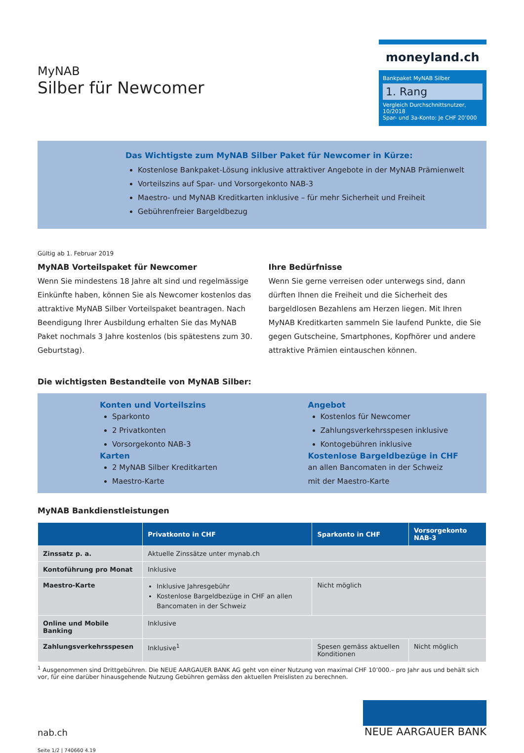MyNAB
Silber für Newcomer
moneyland.ch
Bankpaket MyNAB Silber
1. Rang
Vergleich Durchschnittsnutzer, 10/2018
Spar- und 3a-Konto: Je CHF 20’000
Das Wichtigste zum MyNAB Silber Paket für Newcomer in Kürze:
Kostenlose Bankpaket-Lösung inklusive attraktiver Angebote in der MyNAB Prämienwelt
Vorteilszins auf Spar- und Vorsorgekonto NAB-3
Maestro- und MyNAB Kreditkarten inklusive – für mehr Sicherheit und Freiheit
Gebührenfreier Bargeldbezug
Gültig ab 1. Februar 2019
MyNAB Vorteilspaket für Newcomer
Wenn Sie mindestens 18 Jahre alt sind und regelmässige Einkünfte haben, können Sie als Newcomer kostenlos das attraktive MyNAB Silber Vorteilspaket beantragen. Nach Beendigung Ihrer Ausbildung erhalten Sie das MyNAB Paket nochmals 3 Jahre kostenlos (bis spätestens zum 30. Geburtstag).
Ihre Bedürfnisse
Wenn Sie gerne verreisen oder unterwegs sind, dann dürften Ihnen die Freiheit und die Sicherheit des bargeldlosen Bezahlens am Herzen liegen. Mit Ihren MyNAB Kreditkarten sammeln Sie laufend Punkte, die Sie gegen Gutscheine, Smartphones, Kopfhörer und andere attraktive Prämien eintauschen können.
Die wichtigsten Bestandteile von MyNAB Silber:
Konten und Vorteilszins
Sparkonto
2 Privatkonten
Vorsorgekonto NAB-3
Karten
2 MyNAB Silber Kreditkarten
Maestro-Karte
Angebot
Kostenlos für Newcomer
Zahlungsverkehrsspesen inklusive
Kontogebühren inklusive
Kostenlose Bargeldbezüge in CHF
an allen Bancomaten in der Schweiz
mit der Maestro-Karte
MyNAB Bankdienstleistungen
| | Privatkonto in CHF | Sparkonto in CHF | Vorsorgekonto NAB-3 |
| --- | --- | --- | --- |
| Zinssatz p. a. | Aktuelle Zinssätze unter mynab.ch | | |
| Kontoführung pro Monat | Inklusive | | |
| Maestro-Karte | Inklusive Jahresgebühr Kostenlose Bargeldbezüge in CHF an allen Bancomaten in der Schweiz | Nicht möglich | |
| Online und Mobile Banking | Inklusive | | |
| Zahlungsverkehrsspesen | Inklusive<sup>1</sup> | Spesen gemäss aktuellen Konditionen | Nicht möglich |
<sup>1</sup> Ausgenommen sind Drittgebühren. Die NEUE AARGAUER BANK AG geht von einer Nutzung von maximal CHF 10’000.– pro Jahr aus und behält sich vor, für eine darüber hinausgehende Nutzung Gebühren gemäss den aktuellen Preislisten zu berechnen.
nab.ch
NEUE AARGAUER BANK
Seite 1/2 | 740660 4.19